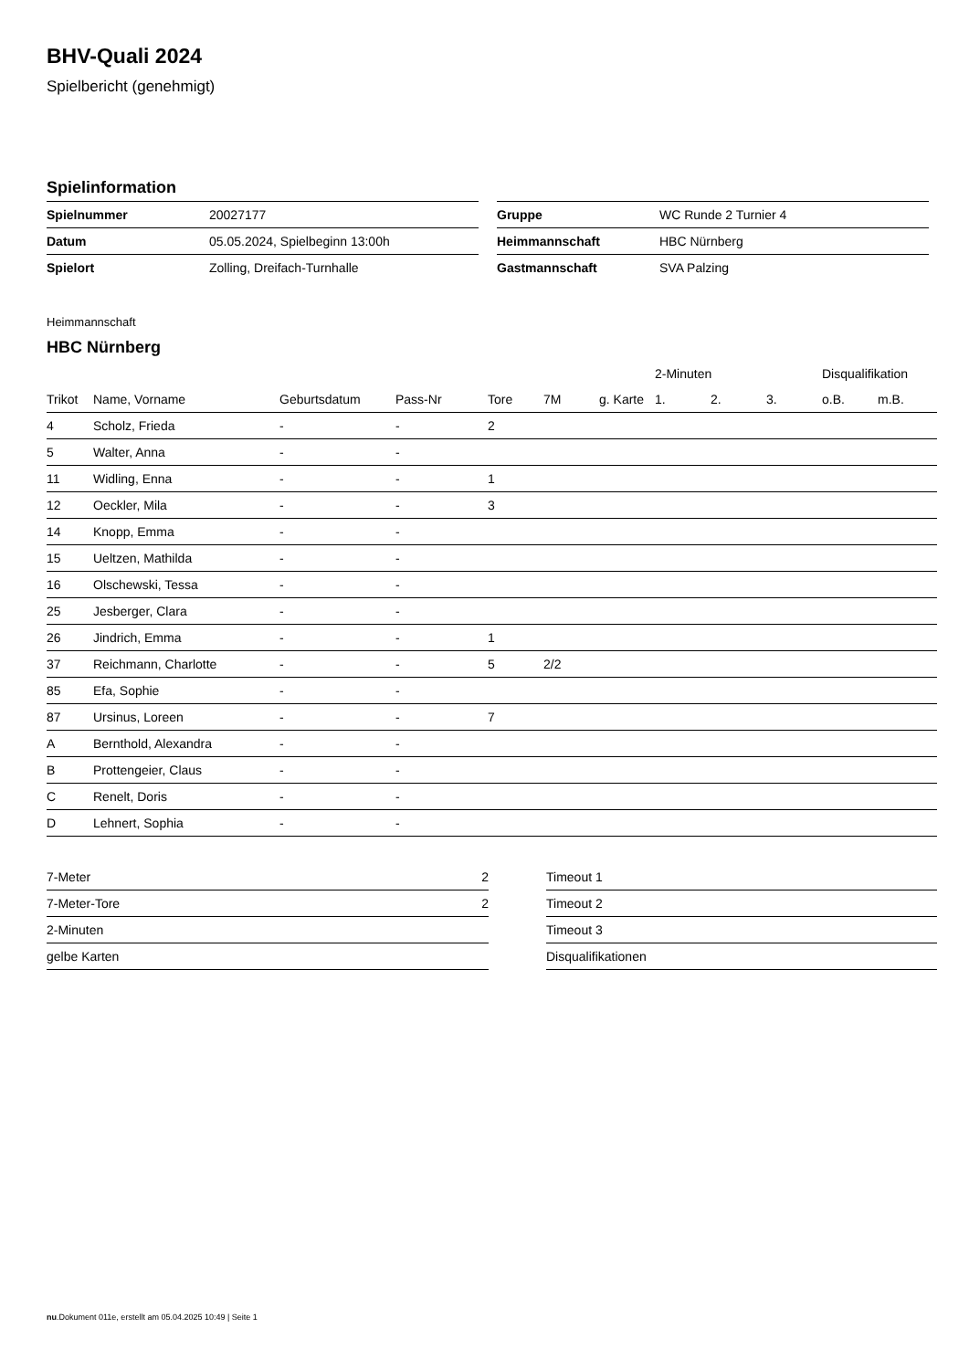BHV-Quali 2024
Spielbericht (genehmigt)
Spielinformation
| Spielnummer | 20027177 |
| Datum | 05.05.2024, Spielbeginn 13:00h |
| Spielort | Zolling, Dreifach-Turnhalle |
| Gruppe | WC Runde 2 Turnier 4 |
| Heimmannschaft | HBC Nürnberg |
| Gastmannschaft | SVA Palzing |
Heimmannschaft
HBC Nürnberg
| | | | | | | | 2-Minuten | | | Disqualifikation | |
| --- | --- | --- | --- | --- | --- | --- | --- | --- | --- | --- | --- |
| Trikot | Name, Vorname | Geburtsdatum | Pass-Nr | Tore | 7M | g. Karte | 1. | 2. | 3. | o.B. | m.B. |
| 4 | Scholz, Frieda | - | - | 2 | | | | | | | |
| 5 | Walter, Anna | - | - | | | | | | | | |
| 11 | Widling, Enna | - | - | 1 | | | | | | | |
| 12 | Oeckler, Mila | - | - | 3 | | | | | | | |
| 14 | Knopp, Emma | - | - | | | | | | | | |
| 15 | Ueltzen, Mathilda | - | - | | | | | | | | |
| 16 | Olschewski, Tessa | - | - | | | | | | | | |
| 25 | Jesberger, Clara | - | - | | | | | | | | |
| 26 | Jindrich, Emma | - | - | 1 | | | | | | | |
| 37 | Reichmann, Charlotte | - | - | 5 | 2/2 | | | | | | |
| 85 | Efa, Sophie | - | - | | | | | | | | |
| 87 | Ursinus, Loreen | - | - | 7 | | | | | | | |
| A | Bernthold, Alexandra | - | - | | | | | | | | |
| B | Prottengeier, Claus | - | - | | | | | | | | |
| C | Renelt, Doris | - | - | | | | | | | | |
| D | Lehnert, Sophia | - | - | | | | | | | | |
| 7-Meter | 2 |
| 7-Meter-Tore | 2 |
| 2-Minuten | |
| gelbe Karten | |
| Timeout 1 |
| Timeout 2 |
| Timeout 3 |
| Disqualifikationen |
nu.Dokument 011e, erstellt am 05.04.2025 10:49 | Seite 1